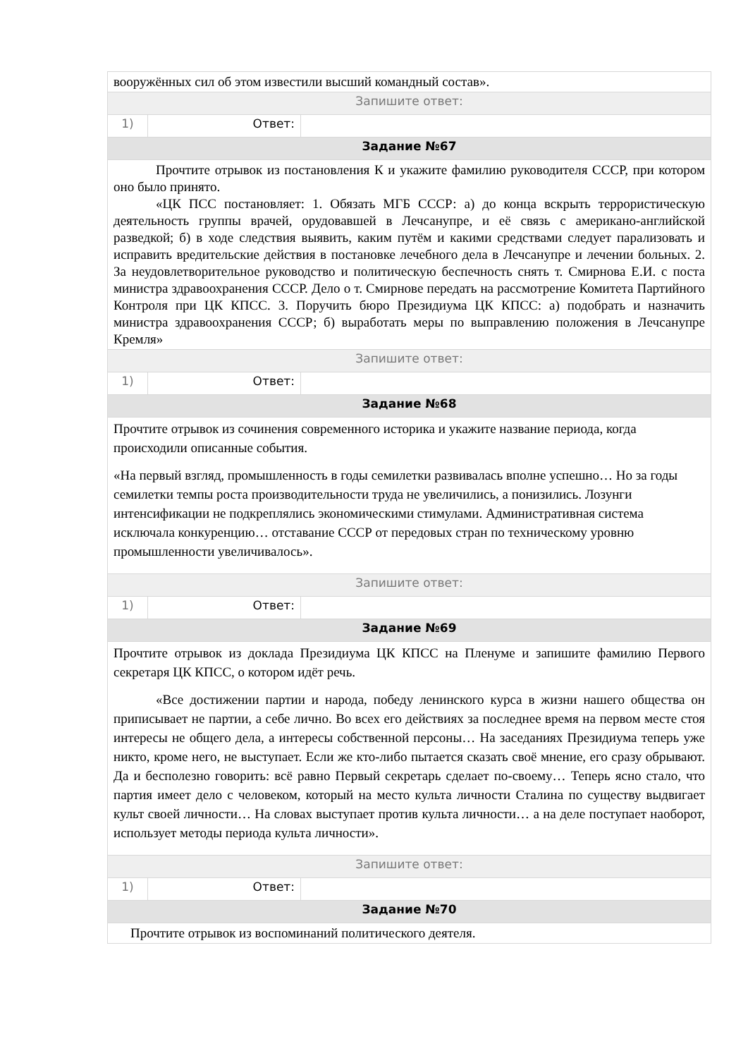| вооружённых сил об этом известили высший командный состав». | | |
| Запишите ответ: | | |
| 1) | Ответ: | |
| Задание №67 | | |
| Прочтите отрывок из постановления К и укажите фамилию руководителя СССР, при котором оно было принято. «ЦК ПСС постановляет: 1. Обязать МГБ СССР: а) до конца вскрыть террористическую деятельность группы врачей, орудовавшей в Лечсанупре, и её связь с американо-английской разведкой; б) в ходе следствия выявить, каким путём и какими средствами следует парализовать и исправить вредительские действия в постановке лечебного дела в Лечсанупре и лечении больных. 2. За неудовлетворительное руководство и политическую беспечность снять т. Смирнова Е.И. с поста министра здравоохранения СССР. Дело о т. Смирнове передать на рассмотрение Комитета Партийного Контроля при ЦК КПСС. 3. Поручить бюро Президиума ЦК КПСС: а) подобрать и назначить министра здравоохранения СССР; б) выработать меры по выправлению положения в Лечсанупре Кремля» | | |
| Запишите ответ: | | |
| 1) | Ответ: | |
| Задание №68 | | |
| Прочтите отрывок из сочинения современного историка и укажите название периода, когда происходили описанные события. «На первый взгляд, промышленность в годы семилетки развивалась вполне успешно… Но за годы семилетки темпы роста производительности труда не увеличились, а понизились. Лозунги интенсификации не подкреплялись экономическими стимулами. Административная система исключала конкуренцию… отставание СССР от передовых стран по техническому уровню промышленности увеличивалось». | | |
| Запишите ответ: | | |
| 1) | Ответ: | |
| Задание №69 | | |
| Прочтите отрывок из доклада Президиума ЦК КПСС на Пленуме и запишите фамилию Первого секретаря ЦК КПСС, о котором идёт речь. «Все достижении партии и народа, победу ленинского курса в жизни нашего общества он приписывает не партии, а себе лично. Во всех его действиях за последнее время на первом месте стоя интересы не общего дела, а интересы собственной персоны… На заседаниях Президиума теперь уже никто, кроме него, не выступает. Если же кто-либо пытается сказать своё мнение, его сразу обрывают. Да и бесполезно говорить: всё равно Первый секретарь сделает по-своему… Теперь ясно стало, что партия имеет дело с человеком, который на место культа личности Сталина по существу выдвигает культ своей личности… На словах выступает против культа личности… а на деле поступает наоборот, использует методы периода культа личности». | | |
| Запишите ответ: | | |
| 1) | Ответ: | |
| Задание №70 | | |
| Прочтите отрывок из воспоминаний политического деятеля. | | |